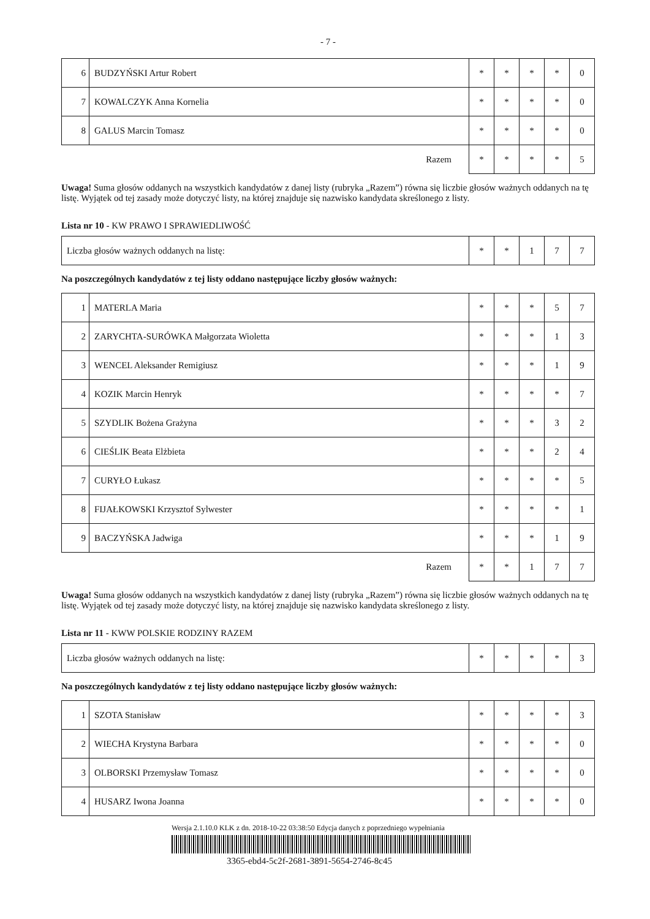- 7 -
| 6 | BUDZYŃSKI Artur Robert | * | * | * | * | 0 |
| 7 | KOWALCZYK Anna Kornelia | * | * | * | * | 0 |
| 8 | GALUS Marcin Tomasz | * | * | * | * | 0 |
| Razem | | * | * | * | * | 5 |
Uwaga! Suma głosów oddanych na wszystkich kandydatów z danej listy (rubryka „Razem”) równa się liczbie głosów ważnych oddanych na tę listę. Wyjątek od tej zasady może dotyczyć listy, na której znajduje się nazwisko kandydata skreślonego z listy.
Lista nr 10 - KW PRAWO I SPRAWIEDLIWOŚĆ
| Liczba głosów ważnych oddanych na listę: | * | * | 1 | 7 | 7 |
Na poszczególnych kandydatów z tej listy oddano następujące liczby głosów ważnych:
| 1 | MATERLA Maria | * | * | * | 5 | 7 |
| 2 | ZARYCHTA-SURÓWKA Małgorzata Wioletta | * | * | * | 1 | 3 |
| 3 | WENCEL Aleksander Remigiusz | * | * | * | 1 | 9 |
| 4 | KOZIK Marcin Henryk | * | * | * | * | 7 |
| 5 | SZYDLIK Bożena Grażyna | * | * | * | 3 | 2 |
| 6 | CIEŚLIK Beata Elżbieta | * | * | * | 2 | 4 |
| 7 | CURYŁO Łukasz | * | * | * | * | 5 |
| 8 | FIJAŁKOWSKI Krzysztof Sylwester | * | * | * | * | 1 |
| 9 | BACZYŃSKA Jadwiga | * | * | * | 1 | 9 |
| Razem | | * | * | 1 | 7 | 7 |
Uwaga! Suma głosów oddanych na wszystkich kandydatów z danej listy (rubryka „Razem”) równa się liczbie głosów ważnych oddanych na tę listę. Wyjątek od tej zasady może dotyczyć listy, na której znajduje się nazwisko kandydata skreślonego z listy.
Lista nr 11 - KWW POLSKIE RODZINY RAZEM
| Liczba głosów ważnych oddanych na listę: | * | * | * | * | 3 |
Na poszczególnych kandydatów z tej listy oddano następujące liczby głosów ważnych:
| 1 | SZOTA Stanisław | * | * | * | * | 3 |
| 2 | WIECHA Krystyna Barbara | * | * | * | * | 0 |
| 3 | OLBORSKI Przemysław Tomasz | * | * | * | * | 0 |
| 4 | HUSARZ Iwona Joanna | * | * | * | * | 0 |
Wersja 2.1.10.0 KLK z dn. 2018-10-22 03:38:50 Edycja danych z poprzedniego wypełniania
3365-ebd4-5c2f-2681-3891-5654-2746-8c45